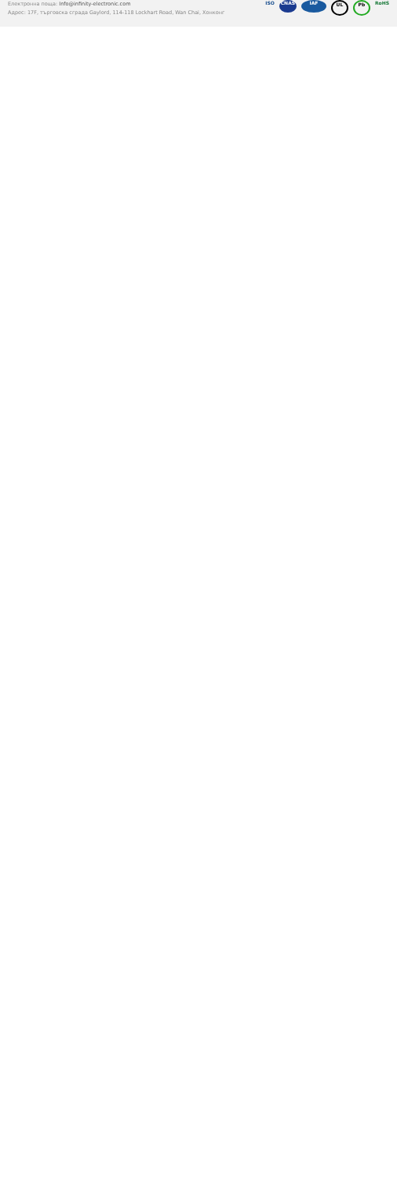Електронна поща: Info@infinity-electronic.com
Адрес: 17F, търговска сграда Gaylord, 114-118 Lockhart Road, Wan Chai, Хонконг
ISO
CNAS IAF UL Pb
RoHS